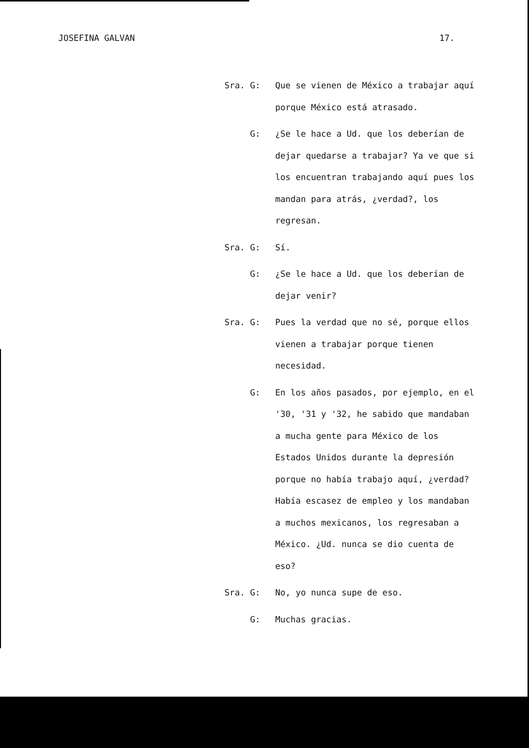JOSEFINA GALVAN 17.
Sra. G: Que se vienen de México a trabajar aquí porque México está atrasado.
G: ¿Se le hace a Ud. que los deberían de dejar quedarse a trabajar? Ya ve que si los encuentran trabajando aquí pues los mandan para atrás, ¿verdad?, los regresan.
Sra. G: Sí.
G: ¿Se le hace a Ud. que los deberían de dejar venir?
Sra. G: Pues la verdad que no sé, porque ellos vienen a trabajar porque tienen necesidad.
G: En los años pasados, por ejemplo, en el '30, '31 y '32, he sabido que mandaban a mucha gente para México de los Estados Unidos durante la depresión porque no había trabajo aquí, ¿verdad? Había escasez de empleo y los mandaban a muchos mexicanos, los regresaban a México. ¿Ud. nunca se dio cuenta de eso?
Sra. G: No, yo nunca supe de eso.
G: Muchas gracias.